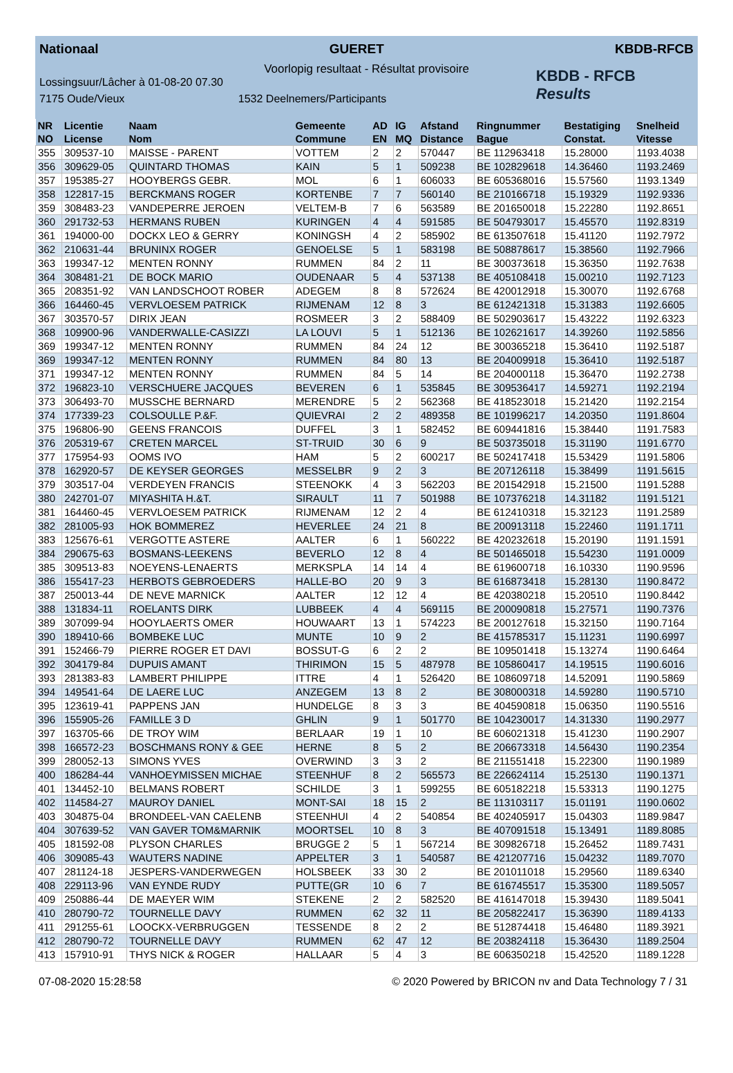Nationaal GUERET KBDB-RFCB
Voorlopig resultaat - Résultat provisoire
Lossingsuur/Lâcher à 01-08-20 07.30
7175 Oude/Vieux 1532 Deelnemers/Participants
KBDB - RFCB
Results
| NR | Licentie | Naam | Gemeente | AD | IG | Afstand | Ringnummer | Bestatiging | Snelheid |
| --- | --- | --- | --- | --- | --- | --- | --- | --- | --- |
| NO | License | Nom | Commune | EN | MQ | Distance | Bague | Constat. | Vitesse |
| 355 | 309537-10 | MAISSE - PARENT | VOTTEM | 2 | 2 | 570447 | BE 112963418 | 15.28000 | 1193.4038 |
| 356 | 309629-05 | QUINTARD THOMAS | KAIN | 5 | 1 | 509238 | BE 102829618 | 14.36460 | 1193.2469 |
| 357 | 195385-27 | HOOYBERGS GEBR. | MOL | 6 | 1 | 606033 | BE 605368016 | 15.57560 | 1193.1349 |
| 358 | 122817-15 | BERCKMANS ROGER | KORTENBE | 7 | 7 | 560140 | BE 210166718 | 15.19329 | 1192.9336 |
| 359 | 308483-23 | VANDEPERRE JEROEN | VELTEM-B | 7 | 6 | 563589 | BE 201650018 | 15.22280 | 1192.8651 |
| 360 | 291732-53 | HERMANS RUBEN | KURINGEN | 4 | 4 | 591585 | BE 504793017 | 15.45570 | 1192.8319 |
| 361 | 194000-00 | DOCKX LEO & GERRY | KONINGSH | 4 | 2 | 585902 | BE 613507618 | 15.41120 | 1192.7972 |
| 362 | 210631-44 | BRUNINX ROGER | GENOELSE | 5 | 1 | 583198 | BE 508878617 | 15.38560 | 1192.7966 |
| 363 | 199347-12 | MENTEN RONNY | RUMMEN | 84 | 2 | 11 | BE 300373618 | 15.36350 | 1192.7638 |
| 364 | 308481-21 | DE BOCK MARIO | OUDENAAR | 5 | 4 | 537138 | BE 405108418 | 15.00210 | 1192.7123 |
| 365 | 208351-92 | VAN LANDSCHOOT ROBER | ADEGEM | 8 | 8 | 572624 | BE 420012918 | 15.30070 | 1192.6768 |
| 366 | 164460-45 | VERVLOESEM PATRICK | RIJMENAM | 12 | 8 | 3 | BE 612421318 | 15.31383 | 1192.6605 |
| 367 | 303570-57 | DIRIX JEAN | ROSMEER | 3 | 2 | 588409 | BE 502903617 | 15.43222 | 1192.6323 |
| 368 | 109900-96 | VANDERWALLE-CASIZZI | LA LOUVI | 5 | 1 | 512136 | BE 102621617 | 14.39260 | 1192.5856 |
| 369 | 199347-12 | MENTEN RONNY | RUMMEN | 84 | 24 | 12 | BE 300365218 | 15.36410 | 1192.5187 |
| 369 | 199347-12 | MENTEN RONNY | RUMMEN | 84 | 80 | 13 | BE 204009918 | 15.36410 | 1192.5187 |
| 371 | 199347-12 | MENTEN RONNY | RUMMEN | 84 | 5 | 14 | BE 204000118 | 15.36470 | 1192.2738 |
| 372 | 196823-10 | VERSCHUERE JACQUES | BEVEREN | 6 | 1 | 535845 | BE 309536417 | 14.59271 | 1192.2194 |
| 373 | 306493-70 | MUSSCHE BERNARD | MERENDRE | 5 | 2 | 562368 | BE 418523018 | 15.21420 | 1192.2154 |
| 374 | 177339-23 | COLSOULLE P.&F. | QUIEVRAI | 2 | 2 | 489358 | BE 101996217 | 14.20350 | 1191.8604 |
| 375 | 196806-90 | GEENS FRANCOIS | DUFFEL | 3 | 1 | 582452 | BE 609441816 | 15.38440 | 1191.7583 |
| 376 | 205319-67 | CRETEN MARCEL | ST-TRUID | 30 | 6 | 9 | BE 503735018 | 15.31190 | 1191.6770 |
| 377 | 175954-93 | OOMS IVO | HAM | 5 | 2 | 600217 | BE 502417418 | 15.53429 | 1191.5806 |
| 378 | 162920-57 | DE KEYSER GEORGES | MESSELBR | 9 | 2 | 3 | BE 207126118 | 15.38499 | 1191.5615 |
| 379 | 303517-04 | VERDEYEN FRANCIS | STEENOKK | 4 | 3 | 562203 | BE 201542918 | 15.21500 | 1191.5288 |
| 380 | 242701-07 | MIYASHITA H.&T. | SIRAULT | 11 | 7 | 501988 | BE 107376218 | 14.31182 | 1191.5121 |
| 381 | 164460-45 | VERVLOESEM PATRICK | RIJMENAM | 12 | 2 | 4 | BE 612410318 | 15.32123 | 1191.2589 |
| 382 | 281005-93 | HOK BOMMEREZ | HEVERLEE | 24 | 21 | 8 | BE 200913118 | 15.22460 | 1191.1711 |
| 383 | 125676-61 | VERGOTTE ASTERE | AALTER | 6 | 1 | 560222 | BE 420232618 | 15.20190 | 1191.1591 |
| 384 | 290675-63 | BOSMANS-LEEKENS | BEVERLO | 12 | 8 | 4 | BE 501465018 | 15.54230 | 1191.0009 |
| 385 | 309513-83 | NOEYENS-LENAERTS | MERKSPLA | 14 | 14 | 4 | BE 619600718 | 16.10330 | 1190.9596 |
| 386 | 155417-23 | HERBOTS GEBROEDERS | HALLE-BO | 20 | 9 | 3 | BE 616873418 | 15.28130 | 1190.8472 |
| 387 | 250013-44 | DE NEVE MARNICK | AALTER | 12 | 12 | 4 | BE 420380218 | 15.20510 | 1190.8442 |
| 388 | 131834-11 | ROELANTS DIRK | LUBBEEK | 4 | 4 | 569115 | BE 200090818 | 15.27571 | 1190.7376 |
| 389 | 307099-94 | HOOYLAERTS OMER | HOUWAART | 13 | 1 | 574223 | BE 200127618 | 15.32150 | 1190.7164 |
| 390 | 189410-66 | BOMBEKE LUC | MUNTE | 10 | 9 | 2 | BE 415785317 | 15.11231 | 1190.6997 |
| 391 | 152466-79 | PIERRE ROGER ET DAVI | BOSSUT-G | 6 | 2 | 2 | BE 109501418 | 15.13274 | 1190.6464 |
| 392 | 304179-84 | DUPUIS AMANT | THIRIMON | 15 | 5 | 487978 | BE 105860417 | 14.19515 | 1190.6016 |
| 393 | 281383-83 | LAMBERT PHILIPPE | ITTRE | 4 | 1 | 526420 | BE 108609718 | 14.52091 | 1190.5869 |
| 394 | 149541-64 | DE LAERE LUC | ANZEGEM | 13 | 8 | 2 | BE 308000318 | 14.59280 | 1190.5710 |
| 395 | 123619-41 | PAPPENS JAN | HUNDELGE | 8 | 3 | 3 | BE 404590818 | 15.06350 | 1190.5516 |
| 396 | 155905-26 | FAMILLE 3 D | GHLIN | 9 | 1 | 501770 | BE 104230017 | 14.31330 | 1190.2977 |
| 397 | 163705-66 | DE TROY WIM | BERLAAR | 19 | 1 | 10 | BE 606021318 | 15.41230 | 1190.2907 |
| 398 | 166572-23 | BOSCHMANS RONY & GEE | HERNE | 8 | 5 | 2 | BE 206673318 | 14.56430 | 1190.2354 |
| 399 | 280052-13 | SIMONS YVES | OVERWIND | 3 | 3 | 2 | BE 211551418 | 15.22300 | 1190.1989 |
| 400 | 186284-44 | VANHOEYMISSEN MICHAE | STEENHUF | 8 | 2 | 565573 | BE 226624114 | 15.25130 | 1190.1371 |
| 401 | 134452-10 | BELMANS ROBERT | SCHILDE | 3 | 1 | 599255 | BE 605182218 | 15.53313 | 1190.1275 |
| 402 | 114584-27 | MAUROY DANIEL | MONT-SAI | 18 | 15 | 2 | BE 113103117 | 15.01191 | 1190.0602 |
| 403 | 304875-04 | BRONDEEL-VAN CAELENB | STEENHUI | 4 | 2 | 540854 | BE 402405917 | 15.04303 | 1189.9847 |
| 404 | 307639-52 | VAN GAVER TOM&MARNIK | MOORTSEL | 10 | 8 | 3 | BE 407091518 | 15.13491 | 1189.8085 |
| 405 | 181592-08 | PLYSON CHARLES | BRUGGE 2 | 5 | 1 | 567214 | BE 309826718 | 15.26452 | 1189.7431 |
| 406 | 309085-43 | WAUTERS NADINE | APPELTER | 3 | 1 | 540587 | BE 421207716 | 15.04232 | 1189.7070 |
| 407 | 281124-18 | JESPERS-VANDERWEGEN | HOLSBEEK | 33 | 30 | 2 | BE 201011018 | 15.29560 | 1189.6340 |
| 408 | 229113-96 | VAN EYNDE RUDY | PUTTE(GR | 10 | 6 | 7 | BE 616745517 | 15.35300 | 1189.5057 |
| 409 | 250886-44 | DE MAEYER WIM | STEKENE | 2 | 2 | 582520 | BE 416147018 | 15.39430 | 1189.5041 |
| 410 | 280790-72 | TOURNELLE DAVY | RUMMEN | 62 | 32 | 11 | BE 205822417 | 15.36390 | 1189.4133 |
| 411 | 291255-61 | LOOCKX-VERBRUGGEN | TESSENDE | 8 | 2 | 2 | BE 512874418 | 15.46480 | 1189.3921 |
| 412 | 280790-72 | TOURNELLE DAVY | RUMMEN | 62 | 47 | 12 | BE 203824118 | 15.36430 | 1189.2504 |
| 413 | 157910-91 | THYS NICK & ROGER | HALLAAR | 5 | 4 | 3 | BE 606350218 | 15.42520 | 1189.1228 |
07-08-2020 15:28:58 © 2020 Powered by BRICON nv and Data Technology 7 / 31